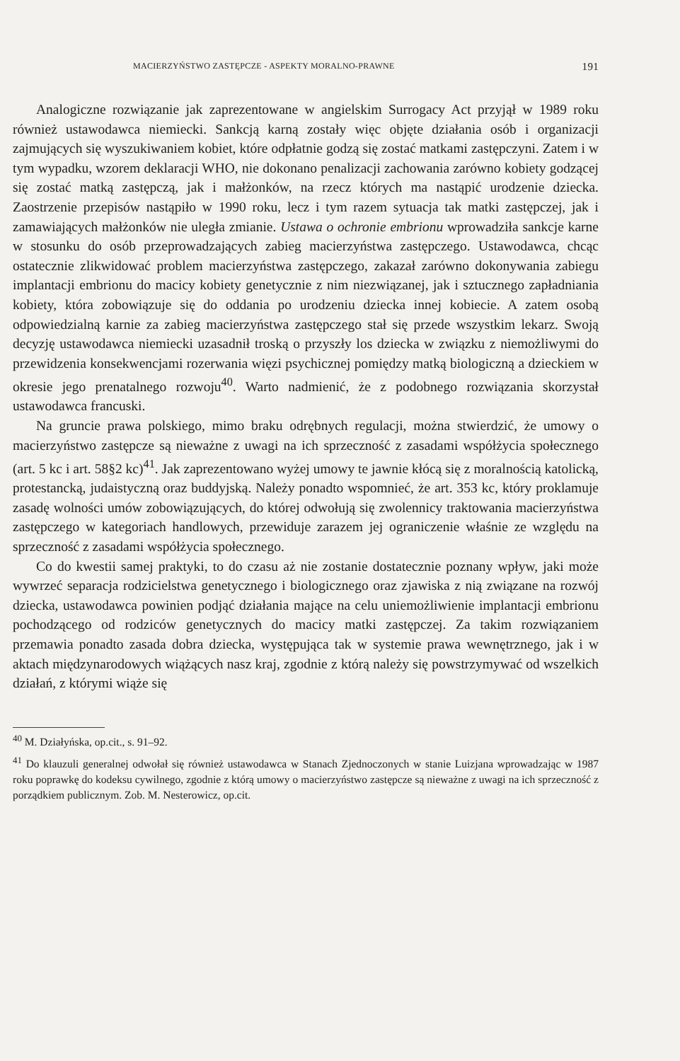MACIERZYŃSTWO ZASTĘPCZE - ASPEKTY MORALNO-PRAWNE 191
Analogiczne rozwiązanie jak zaprezentowane w angielskim Surrogacy Act przyjął w 1989 roku również ustawodawca niemiecki. Sankcją karną zostały więc objęte działania osób i organizacji zajmujących się wyszukiwaniem kobiet, które odpłatnie godzą się zostać matkami zastępczyni. Zatem i w tym wypadku, wzorem deklaracji WHO, nie dokonano penalizacji zachowania zarówno kobiety godzącej się zostać matką zastępczą, jak i małżonków, na rzecz których ma nastąpić urodzenie dziecka. Zaostrzenie przepisów nastąpiło w 1990 roku, lecz i tym razem sytuacja tak matki zastępczej, jak i zamawiających małżonków nie uległa zmianie. Ustawa o ochronie embrionu wprowadziła sankcje karne w stosunku do osób przeprowadzających zabieg macierzyństwa zastępczego. Ustawodawca, chcąc ostatecznie zlikwidować problem macierzyństwa zastępczego, zakazał zarówno dokonywania zabiegu implantacji embrionu do macicy kobiety genetycznie z nim niezwiązanej, jak i sztucznego zapładniania kobiety, która zobowiązuje się do oddania po urodzeniu dziecka innej kobiecie. A zatem osobą odpowiedzialną karnie za zabieg macierzyństwa zastępczego stał się przede wszystkim lekarz. Swoją decyzję ustawodawca niemiecki uzasadnił troską o przyszły los dziecka w związku z niemożliwymi do przewidzenia konsekwencjami rozerwania więzi psychicznej pomiędzy matką biologiczną a dzieckiem w okresie jego prenatalnego rozwoju<sup>40</sup>. Warto nadmienić, że z podobnego rozwiązania skorzystał ustawodawca francuski.
Na gruncie prawa polskiego, mimo braku odrębnych regulacji, można stwierdzić, że umowy o macierzyństwo zastępcze są nieważne z uwagi na ich sprzeczność z zasadami współżycia społecznego (art. 5 kc i art. 58§2 kc)<sup>41</sup>. Jak zaprezentowano wyżej umowy te jawnie kłócą się z moralnością katolicką, protestancką, judaistyczną oraz buddyjską. Należy ponadto wspomnieć, że art. 353 kc, który proklamuje zasadę wolności umów zobowiązujących, do której odwołują się zwolennicy traktowania macierzyństwa zastępczego w kategoriach handlowych, przewiduje zarazem jej ograniczenie właśnie ze względu na sprzeczność z zasadami współżycia społecznego.
Co do kwestii samej praktyki, to do czasu aż nie zostanie dostatecznie poznany wpływ, jaki może wywrzeć separacja rodzicielstwa genetycznego i biologicznego oraz zjawiska z nią związane na rozwój dziecka, ustawodawca powinien podjąć działania mające na celu uniemożliwienie implantacji embrionu pochodzącego od rodziców genetycznych do macicy matki zastępczej. Za takim rozwiązaniem przemawia ponadto zasada dobra dziecka, występująca tak w systemie prawa wewnętrznego, jak i w aktach międzynarodowych wiążących nasz kraj, zgodnie z którą należy się powstrzymywać od wszelkich działań, z którymi wiąże się
<sup>40</sup> M. Działyńska, op.cit., s. 91–92.
<sup>41</sup> Do klauzuli generalnej odwołał się również ustawodawca w Stanach Zjednoczonych w stanie Luizjana wprowadzając w 1987 roku poprawkę do kodeksu cywilnego, zgodnie z którą umowy o macierzyństwo zastępcze są nieważne z uwagi na ich sprzeczność z porządkiem publicznym. Zob. M. Nesterowicz, op.cit.